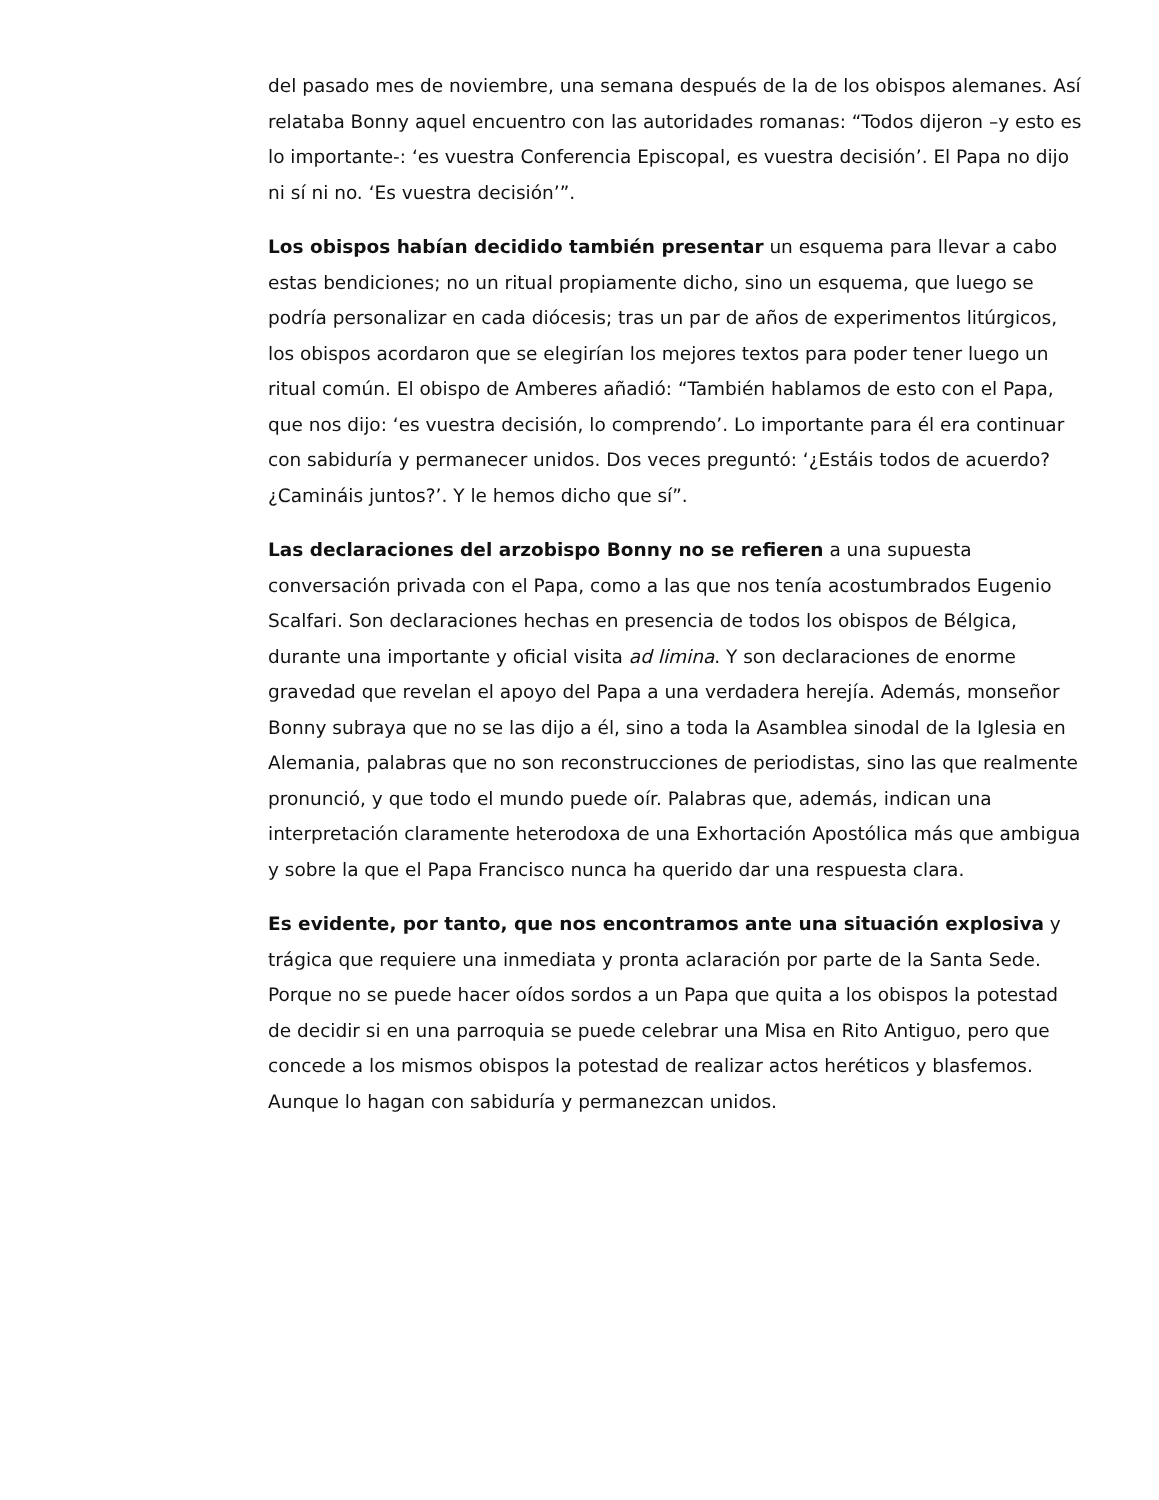del pasado mes de noviembre, una semana después de la de los obispos alemanes. Así relataba Bonny aquel encuentro con las autoridades romanas: “Todos dijeron –y esto es lo importante-: ‘es vuestra Conferencia Episcopal, es vuestra decisión’. El Papa no dijo ni sí ni no. ‘Es vuestra decisión’”.
Los obispos habían decidido también presentar un esquema para llevar a cabo estas bendiciones; no un ritual propiamente dicho, sino un esquema, que luego se podría personalizar en cada diócesis; tras un par de años de experimentos litúrgicos, los obispos acordaron que se elegirían los mejores textos para poder tener luego un ritual común. El obispo de Amberes añadió: “También hablamos de esto con el Papa, que nos dijo: ‘es vuestra decisión, lo comprendo’. Lo importante para él era continuar con sabiduría y permanecer unidos. Dos veces preguntó: ‘¿Estáis todos de acuerdo? ¿Camináis juntos?’. Y le hemos dicho que sí”.
Las declaraciones del arzobispo Bonny no se refieren a una supuesta conversación privada con el Papa, como a las que nos tenía acostumbrados Eugenio Scalfari. Son declaraciones hechas en presencia de todos los obispos de Bélgica, durante una importante y oficial visita ad limina. Y son declaraciones de enorme gravedad que revelan el apoyo del Papa a una verdadera herejía. Además, monseñor Bonny subraya que no se las dijo a él, sino a toda la Asamblea sinodal de la Iglesia en Alemania, palabras que no son reconstrucciones de periodistas, sino las que realmente pronunció, y que todo el mundo puede oír. Palabras que, además, indican una interpretación claramente heterodoxa de una Exhortación Apostólica más que ambigua y sobre la que el Papa Francisco nunca ha querido dar una respuesta clara.
Es evidente, por tanto, que nos encontramos ante una situación explosiva y trágica que requiere una inmediata y pronta aclaración por parte de la Santa Sede. Porque no se puede hacer oídos sordos a un Papa que quita a los obispos la potestad de decidir si en una parroquia se puede celebrar una Misa en Rito Antiguo, pero que concede a los mismos obispos la potestad de realizar actos heréticos y blasfemos. Aunque lo hagan con sabiduría y permanezcan unidos.